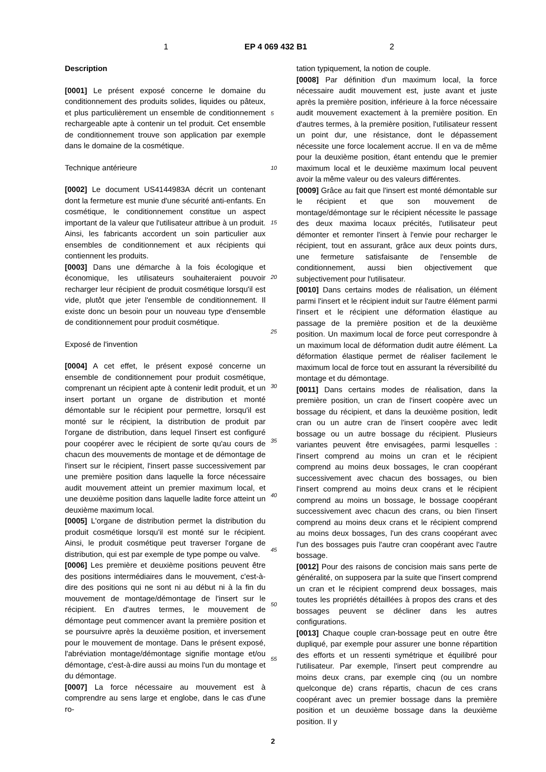1 EP 4 069 432 B1 2
Description
[0001] Le présent exposé concerne le domaine du conditionnement des produits solides, liquides ou pâteux, et plus particulièrement un ensemble de conditionnement rechargeable apte à contenir un tel produit. Cet ensemble de conditionnement trouve son application par exemple dans le domaine de la cosmétique.
Technique antérieure
[0002] Le document US4144983A décrit un contenant dont la fermeture est munie d'une sécurité anti-enfants. En cosmétique, le conditionnement constitue un aspect important de la valeur que l'utilisateur attribue à un produit. Ainsi, les fabricants accordent un soin particulier aux ensembles de conditionnement et aux récipients qui contiennent les produits.
[0003] Dans une démarche à la fois écologique et économique, les utilisateurs souhaiteraient pouvoir recharger leur récipient de produit cosmétique lorsqu'il est vide, plutôt que jeter l'ensemble de conditionnement. Il existe donc un besoin pour un nouveau type d'ensemble de conditionnement pour produit cosmétique.
Exposé de l'invention
[0004] A cet effet, le présent exposé concerne un ensemble de conditionnement pour produit cosmétique, comprenant un récipient apte à contenir ledit produit, et un insert portant un organe de distribution et monté démontable sur le récipient pour permettre, lorsqu'il est monté sur le récipient, la distribution de produit par l'organe de distribution, dans lequel l'insert est configuré pour coopérer avec le récipient de sorte qu'au cours de chacun des mouvements de montage et de démontage de l'insert sur le récipient, l'insert passe successivement par une première position dans laquelle la force nécessaire audit mouvement atteint un premier maximum local, et une deuxième position dans laquelle ladite force atteint un deuxième maximum local.
[0005] L'organe de distribution permet la distribution du produit cosmétique lorsqu'il est monté sur le récipient. Ainsi, le produit cosmétique peut traverser l'organe de distribution, qui est par exemple de type pompe ou valve.
[0006] Les première et deuxième positions peuvent être des positions intermédiaires dans le mouvement, c'est-à-dire des positions qui ne sont ni au début ni à la fin du mouvement de montage/démontage de l'insert sur le récipient. En d'autres termes, le mouvement de démontage peut commencer avant la première position et se poursuivre après la deuxième position, et inversement pour le mouvement de montage. Dans le présent exposé, l'abréviation montage/démontage signifie montage et/ou démontage, c'est-à-dire aussi au moins l'un du montage et du démontage.
[0007] La force nécessaire au mouvement est à comprendre au sens large et englobe, dans le cas d'une ro-
tation typiquement, la notion de couple.
[0008] Par définition d'un maximum local, la force nécessaire audit mouvement est, juste avant et juste après la première position, inférieure à la force nécessaire audit mouvement exactement à la première position. En d'autres termes, à la première position, l'utilisateur ressent un point dur, une résistance, dont le dépassement nécessite une force localement accrue. Il en va de même pour la deuxième position, étant entendu que le premier maximum local et le deuxième maximum local peuvent avoir la même valeur ou des valeurs différentes.
[0009] Grâce au fait que l'insert est monté démontable sur le récipient et que son mouvement de montage/démontage sur le récipient nécessite le passage des deux maxima locaux précités, l'utilisateur peut démonter et remonter l'insert à l'envie pour recharger le récipient, tout en assurant, grâce aux deux points durs, une fermeture satisfaisante de l'ensemble de conditionnement, aussi bien objectivement que subjectivement pour l'utilisateur.
[0010] Dans certains modes de réalisation, un élément parmi l'insert et le récipient induit sur l'autre élément parmi l'insert et le récipient une déformation élastique au passage de la première position et de la deuxième position. Un maximum local de force peut correspondre à un maximum local de déformation dudit autre élément. La déformation élastique permet de réaliser facilement le maximum local de force tout en assurant la réversibilité du montage et du démontage.
[0011] Dans certains modes de réalisation, dans la première position, un cran de l'insert coopère avec un bossage du récipient, et dans la deuxième position, ledit cran ou un autre cran de l'insert coopère avec ledit bossage ou un autre bossage du récipient. Plusieurs variantes peuvent être envisagées, parmi lesquelles : l'insert comprend au moins un cran et le récipient comprend au moins deux bossages, le cran coopérant successivement avec chacun des bossages, ou bien l'insert comprend au moins deux crans et le récipient comprend au moins un bossage, le bossage coopérant successivement avec chacun des crans, ou bien l'insert comprend au moins deux crans et le récipient comprend au moins deux bossages, l'un des crans coopérant avec l'un des bossages puis l'autre cran coopérant avec l'autre bossage.
[0012] Pour des raisons de concision mais sans perte de généralité, on supposera par la suite que l'insert comprend un cran et le récipient comprend deux bossages, mais toutes les propriétés détaillées à propos des crans et des bossages peuvent se décliner dans les autres configurations.
[0013] Chaque couple cran-bossage peut en outre être dupliqué, par exemple pour assurer une bonne répartition des efforts et un ressenti symétrique et équilibré pour l'utilisateur. Par exemple, l'insert peut comprendre au moins deux crans, par exemple cinq (ou un nombre quelconque de) crans répartis, chacun de ces crans coopérant avec un premier bossage dans la première position et un deuxième bossage dans la deuxième position. Il y
5
10
15
20
25
30
35
40
45
50
55
2